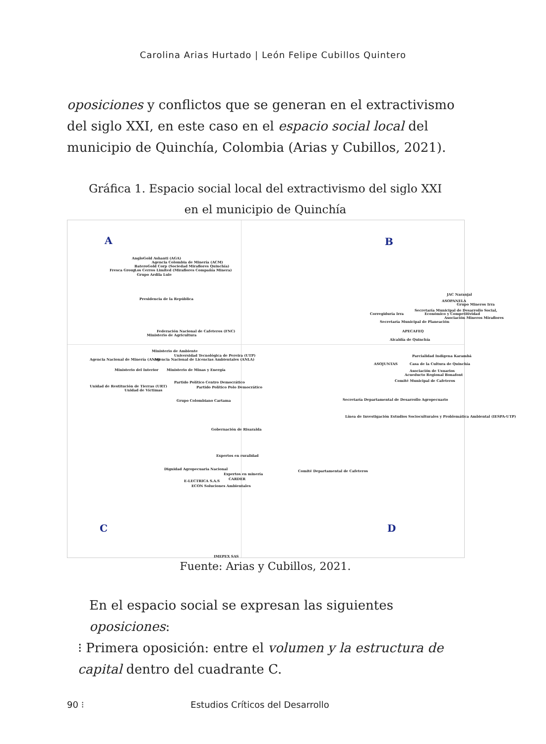Carolina Arias Hurtado | León Felipe Cubillos Quintero
oposiciones y conflictos que se generan en el extractivismo del siglo XXI, en este caso en el espacio social local del municipio de Quinchía, Colombia (Arias y Cubillos, 2021).
Gráfica 1. Espacio social local del extractivismo del siglo XXI
en el municipio de Quinchía
A B
C D
AngloGold Ashanti (AGA)
Agencia Colombia de Minería (ACM)
BateroGold Corp (Sociedad Miraflores Quinchía)
Fresca Group Los Cerros Limited (Miraflores Compañía Minera)
Grupo Ardila Lule
Presidencia de la República
Federación Nacional de Cafeteros (FNC)
Ministerio de Agricultura
Ministerio de Ambiente
Universidad Tecnológica de Pereira (UTP)
Agencia Nacional de Minería (ANM) Agencia Nacional de Licencias Ambientales (ANLA)
Ministerio del Interior Ministerio de Minas y Energía
Partido Político Centro Democrático
Unidad de Restitución de Tierras (URT) Partido Político Polo Democrático
Unidad de Víctimas
Grupo Colombiano Cartama
Gobernación de Risaralda
Expertos en ruralidad
Dignidad Agropecuaria Nacional
Expertos en minería
CARDER E-LECTRICA S.A.S
ECON Soluciones Ambientales
IMEPEX SAS
JAC Naranjal
ASOPANELA
Grupo Mineros Irra
Secretaría Municipal de Desarrollo Social,
Corregiduría Irra Económico y Competitividad
Asociación Mineros Miraflores
Secretaría Municipal de Planeación
APECAFEQ
Alcaldía de Quinchía
Parcialidad Indígena Karambá
ASOJUNTAS Casa de la Cultura de Quinchía
Asociación de Usuarios
Acueducto Regional Bonafont
Comité Municipal de Cafeteros
Secretaría Departamental de Desarrollo Agropecuario
Línea de Investigación Estudios Socioculturales y Problemática Ambiental (IESPA-UTP)
Comité Departamental de Cafeteros
Fuente: Arias y Cubillos, 2021.
En el espacio social se expresan las siguientes oposiciones:
⁝ Primera oposición: entre el volumen y la estructura de capital dentro del cuadrante C.
90 ⁝ Estudios Críticos del Desarrollo